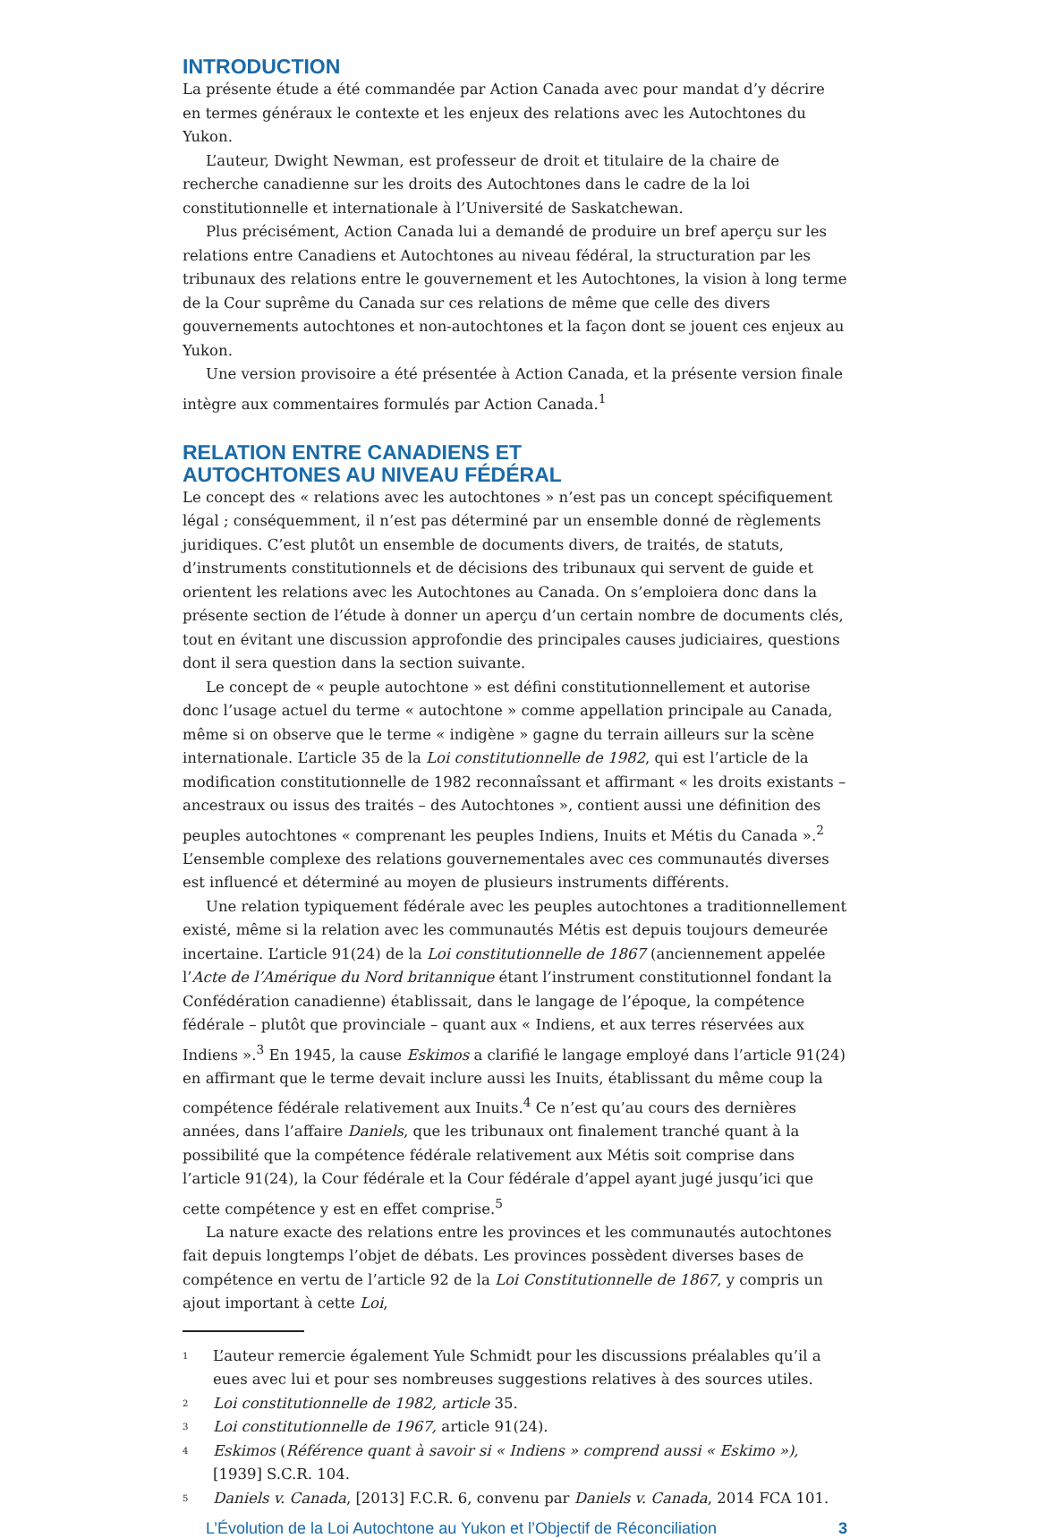INTRODUCTION
La présente étude a été commandée par Action Canada avec pour mandat d’y décrire en termes généraux le contexte et les enjeux des relations avec les Autochtones du Yukon.
L’auteur, Dwight Newman, est professeur de droit et titulaire de la chaire de recherche canadienne sur les droits des Autochtones dans le cadre de la loi constitutionnelle et internationale à l’Université de Saskatchewan.
Plus précisément, Action Canada lui a demandé de produire un bref aperçu sur les relations entre Canadiens et Autochtones au niveau fédéral, la structuration par les tribunaux des relations entre le gouvernement et les Autochtones, la vision à long terme de la Cour suprême du Canada sur ces relations de même que celle des divers gouvernements autochtones et non-autochtones et la façon dont se jouent ces enjeux au Yukon.
Une version provisoire a été présentée à Action Canada, et la présente version finale intègre aux commentaires formulés par Action Canada.<sup>1</sup>
RELATION ENTRE CANADIENS ET
AUTOCHTONES AU NIVEAU FÉDÉRAL
Le concept des « relations avec les autochtones » n’est pas un concept spécifiquement légal ; conséquemment, il n’est pas déterminé par un ensemble donné de règlements juridiques. C’est plutôt un ensemble de documents divers, de traités, de statuts, d’instruments constitutionnels et de décisions des tribunaux qui servent de guide et orientent les relations avec les Autochtones au Canada. On s’emploiera donc dans la présente section de l’étude à donner un aperçu d’un certain nombre de documents clés, tout en évitant une discussion approfondie des principales causes judiciaires, questions dont il sera question dans la section suivante.
Le concept de « peuple autochtone » est défini constitutionnellement et autorise donc l’usage actuel du terme « autochtone » comme appellation principale au Canada, même si on observe que le terme « indigène » gagne du terrain ailleurs sur la scène internationale. L’article 35 de la Loi constitutionnelle de 1982, qui est l’article de la modification constitutionnelle de 1982 reconnaîssant et affirmant « les droits existants – ancestraux ou issus des traités – des Autochtones », contient aussi une définition des peuples autochtones « comprenant les peuples Indiens, Inuits et Métis du Canada ».<sup>2</sup> L’ensemble complexe des relations gouvernementales avec ces communautés diverses est influencé et déterminé au moyen de plusieurs instruments différents.
Une relation typiquement fédérale avec les peuples autochtones a traditionnellement existé, même si la relation avec les communautés Métis est depuis toujours demeurée incertaine. L’article 91(24) de la Loi constitutionnelle de 1867 (anciennement appelée l’Acte de l’Amérique du Nord britannique étant l’instrument constitutionnel fondant la Confédération canadienne) établissait, dans le langage de l’époque, la compétence fédérale – plutôt que provinciale – quant aux « Indiens, et aux terres réservées aux Indiens ».<sup>3</sup> En 1945, la cause Eskimos a clarifié le langage employé dans l’article 91(24) en affirmant que le terme devait inclure aussi les Inuits, établissant du même coup la compétence fédérale relativement aux Inuits.<sup>4</sup> Ce n’est qu’au cours des dernières années, dans l’affaire Daniels, que les tribunaux ont finalement tranché quant à la possibilité que la compétence fédérale relativement aux Métis soit comprise dans l’article 91(24), la Cour fédérale et la Cour fédérale d’appel ayant jugé jusqu’ici que cette compétence y est en effet comprise.<sup>5</sup>
La nature exacte des relations entre les provinces et les communautés autochtones fait depuis longtemps l’objet de débats. Les provinces possèdent diverses bases de compétence en vertu de l’article 92 de la Loi Constitutionnelle de 1867, y compris un ajout important à cette Loi,
1 L’auteur remercie également Yule Schmidt pour les discussions préalables qu’il a eues avec lui et pour ses nombreuses suggestions relatives à des sources utiles.
2 Loi constitutionnelle de 1982, article 35.
3 Loi constitutionnelle de 1967, article 91(24).
4 Eskimos (Référence quant à savoir si « Indiens » comprend aussi « Eskimo »), [1939] S.C.R. 104.
5 Daniels v. Canada, [2013] F.C.R. 6, convenu par Daniels v. Canada, 2014 FCA 101.
L’Évolution de la Loi Autochtone au Yukon et l’Objectif de Réconciliation 3